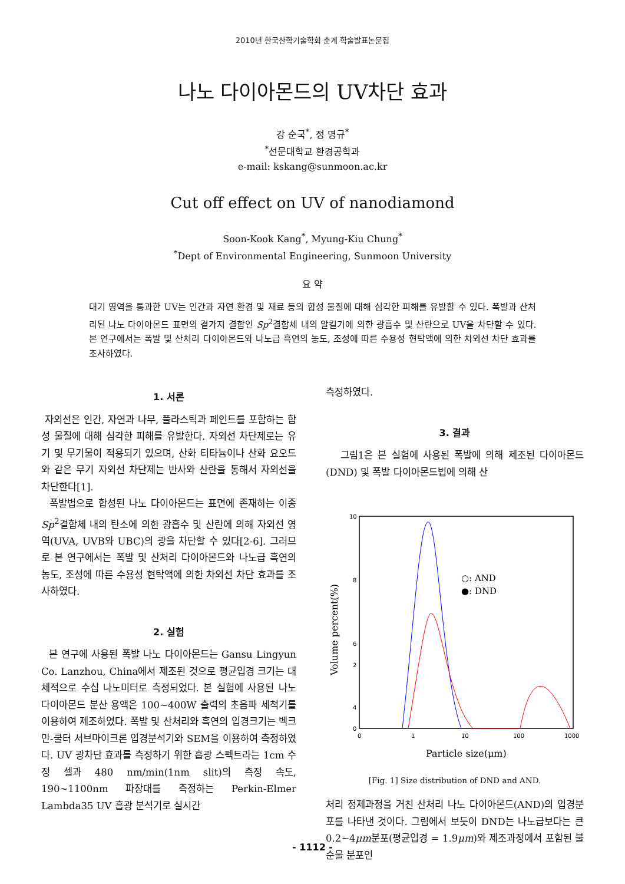2010년 한국산학기술학회 춘계 학술발표논문집
나노 다이아몬드의 UV차단 효과
강 순국<sup>*</sup>, 정 명규<sup>*</sup>
<sup>*</sup> 선문대학교 환경공학과
e-mail: kskang@sunmoon.ac.kr
Cut off effect on UV of nanodiamond
Soon-Kook Kang<sup>*</sup>, Myung-Kiu Chung<sup>*</sup>
<sup>*</sup> Dept of Environmental Engineering, Sunmoon University
요 약
대기 영역을 통과한 UV는 인간과 자연 환경 및 재료 등의 합성 물질에 대해 심각한 피해를 유발할 수 있다. 폭발과 산처리된 나노 다이아몬드 표면의 곁가지 결합인 Sp<sup>2</sup>결합체 내의 알킬기에 의한 광흡수 및 산란으로 UV을 차단할 수 있다. 본 연구에서는 폭발 및 산처리 다이아몬드와 나노급 흑연의 농도, 조성에 따른 수용성 현탁액에 의한 차외선 차단 효과를 조사하였다.
1. 서론
자외선은 인간, 자연과 나무, 플라스틱과 페인트를 포함하는 합성 물질에 대해 심각한 피해를 유발한다. 자외선 차단제로는 유기 및 무기물이 적용되기 있으며, 산화 티타늄이나 산화 요오드와 같은 무기 자외선 차단제는 반사와 산란을 통해서 자외선을 차단한다[1].
폭발법으로 합성된 나노 다이아몬드는 표면에 존재하는 이종 Sp<sup>2</sup>결합체 내의 탄소에 의한 광흡수 및 산란에 의해 자외선 영역(UVA, UVB와 UBC)의 광을 차단할 수 있다[2-6]. 그러므로 본 연구에서는 폭발 및 산처리 다이아몬드와 나노급 흑연의 농도, 조성에 따른 수용성 현탁액에 의한 차외선 차단 효과를 조사하였다.
2. 실험
본 연구에 사용된 폭발 나노 다이아몬드는 Gansu Lingyun Co. Lanzhou, China에서 제조된 것으로 평균입경 크기는 대체적으로 수십 나노미터로 측정되었다. 본 실험에 사용된 나노 다이아몬드 분산 용액은 100~400W 출력의 초음파 세척기를 이용하여 제조하였다. 폭발 및 산처리와 흑연의 입경크기는 벡크만-쿨터 서브마이크론 입경분석기와 SEM을 이용하여 측정하였다. UV 광차단 효과를 측정하기 위한 흡광 스펙트라는 1cm 수정 셀과 480 nm/min(1nm slit)의 측정 속도, 190~1100nm 파장대를 측정하는 Perkin-Elmer Lambda35 UV 흡광 분석기로 실시간
측정하였다.
3. 결과
그림1은 본 실험에 사용된 폭발에 의해 제조된 다이아몬드(DND) 및 폭발 다이아몬드법에 의해 산
10
8
6
4
.
.
0
0
1
10
100
1000
2
○: AND
●: DND
Particle size(μm)
Volume percent(%)
[Fig. 1] Size distribution of DND and AND.
처리 정제과정을 거친 산처리 나노 다이아몬드(AND)의 입경분포를 나타낸 것이다. 그림에서 보듯이 DND는 나노급보다는 큰 0.2~4μm분포(평균입경 = 1.9μm)와 제조과정에서 포함된 불순물 분포인
- 1112 -